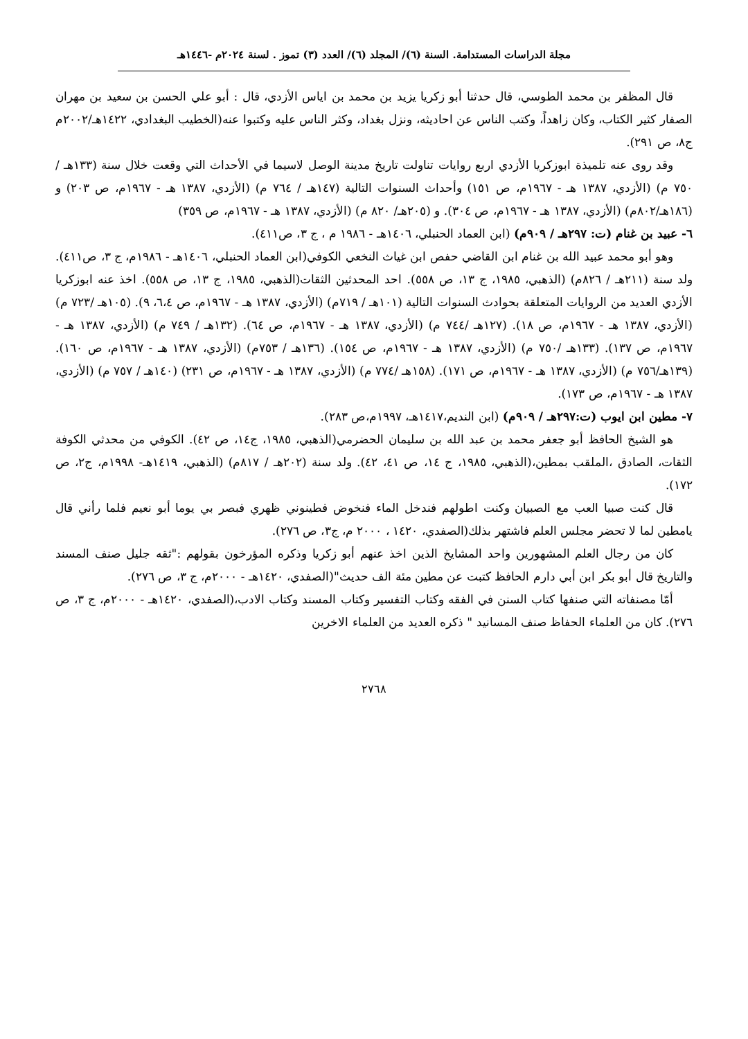مجلة الدراسات المستدامة. السنة (٦)/ المجلد (٦)/ العدد (٣) تموز . لسنة ٢٠٢٤م -١٤٤٦هـ
قال المظفر بن محمد الطوسي، قال حدثنا أبو زكريا يزيد بن محمد بن اياس الأزدي، قال : أبو علي الحسن بن سعيد بن مهران الصفار كثير الكتاب، وكان زاهداً، وكتب الناس عن احاديثه، ونزل بغداد، وكثر الناس عليه وكتبوا عنه(الخطيب البغدادي، ١٤٢٢هـ/٢٠٠٢م ج٨، ص ٢٩١).
وقد روى عنه تلميذة ابوزكريا الأزدي اربع روايات تناولت تاريخ مدينة الوصل لاسيما في الأحداث التي وقعت خلال سنة (١٣٣هـ /٧٥٠ م) (الأزدي، ١٣٨٧ هـ - ١٩٦٧م، ص ١٥١) وأحداث السنوات التالية (١٤٧هـ / ٧٦٤ م) (الأزدي، ١٣٨٧ هـ - ١٩٦٧م، ص ٢٠٣) و (١٨٦هـ/٨٠٢م) (الأزدي، ١٣٨٧ هـ - ١٩٦٧م، ص ٣٠٤). و (٢٠٥هـ/ ٨٢٠ م) (الأزدي، ١٣٨٧ هـ - ١٩٦٧م، ص ٣٥٩)
٦- عبيد بن غنام (ت: ٢٩٧هـ / ٩٠٩م) (ابن العماد الحنبلي، ١٤٠٦هـ - ١٩٨٦ م ، ج ٣، ص٤١١).
وهو أبو محمد عبيد الله بن غنام ابن القاضي حفص ابن غياث النخعي الكوفي(ابن العماد الحنبلي، ١٤٠٦هـ - ١٩٨٦م، ج ٣، ص٤١١). ولد سنة (٢١١هـ / ٨٢٦م) (الذهبي، ١٩٨٥، ج ١٣، ص ٥٥٨). احد المحدثين الثقات(الذهبي، ١٩٨٥، ج ١٣، ص ٥٥٨). اخذ عنه ابوزكريا الأزدي العديد من الروايات المتعلقة بحوادث السنوات التالية (١٠١هـ / ٧١٩م) (الأزدي، ١٣٨٧ هـ - ١٩٦٧م، ص ٦،٤، ٩). (١٠٥هـ /٧٢٣ م) (الأزدي، ١٣٨٧ هـ - ١٩٦٧م، ص ١٨). (١٢٧هـ /٧٤٤ م) (الأزدي، ١٣٨٧ هـ - ١٩٦٧م، ص ٦٤). (١٣٢هـ / ٧٤٩ م) (الأزدي، ١٣٨٧ هـ - ١٩٦٧م، ص ١٣٧). (١٣٣هـ /٧٥٠ م) (الأزدي، ١٣٨٧ هـ - ١٩٦٧م، ص ١٥٤). (١٣٦هـ / ٧٥٣م) (الأزدي، ١٣٨٧ هـ - ١٩٦٧م، ص ١٦٠). (١٣٩هـ/٧٥٦ م) (الأزدي، ١٣٨٧ هـ - ١٩٦٧م، ص ١٧١). (١٥٨هـ /٧٧٤ م) (الأزدي، ١٣٨٧ هـ - ١٩٦٧م، ص ٢٣١) (١٤٠هـ / ٧٥٧ م) (الأزدي، ١٣٨٧ هـ - ١٩٦٧م، ص ١٧٣).
٧- مطين ابن ايوب (ت:٢٩٧هـ / ٩٠٩م) (ابن النديم،١٤١٧هـ، ١٩٩٧م،ص ٢٨٣).
هو الشيخ الحافظ أبو جعفر محمد بن عبد الله بن سليمان الحضرمي(الذهبي، ١٩٨٥، ج١٤، ص ٤٢). الكوفي من محدثي الكوفة الثقات، الصادق ،الملقب بمطين،(الذهبي، ١٩٨٥، ج ١٤، ص ٤١، ٤٢). ولد سنة (٢٠٢هـ / ٨١٧م) (الذهبي، ١٤١٩هـ- ١٩٩٨م، ج٢، ص ١٧٢).
قال كنت صبيا العب مع الصبيان وكنت اطولهم فندخل الماء فنخوض فطينوني ظهري فبصر بي يوما أبو نعيم فلما رأني قال يامطين لما لا تحضر مجلس العلم فاشتهر بذلك(الصفدي، ١٤٢٠ ، ٢٠٠٠ م، ج٣، ص ٢٧٦).
كان من رجال العلم المشهورين واحد المشايخ الذين اخذ عنهم أبو زكريا وذكره المؤرخون بقولهم :"ثقه جليل صنف المسند والتاريخ قال أبو بكر ابن أبي دارم الحافظ كتبت عن مطين مئة الف حديث"(الصفدي، ١٤٢٠هـ - ٢٠٠٠م، ج ٣، ص ٢٧٦).
أمّا مصنفاته التي صنفها كتاب السنن في الفقه وكتاب التفسير وكتاب المسند وكتاب الادب،(الصفدي، ١٤٢٠هـ - ٢٠٠٠م، ج ٣، ص ٢٧٦). كان من العلماء الحفاظ صنف المسانيد " ذكره العديد من العلماء الاخرين
٢٧٦٨